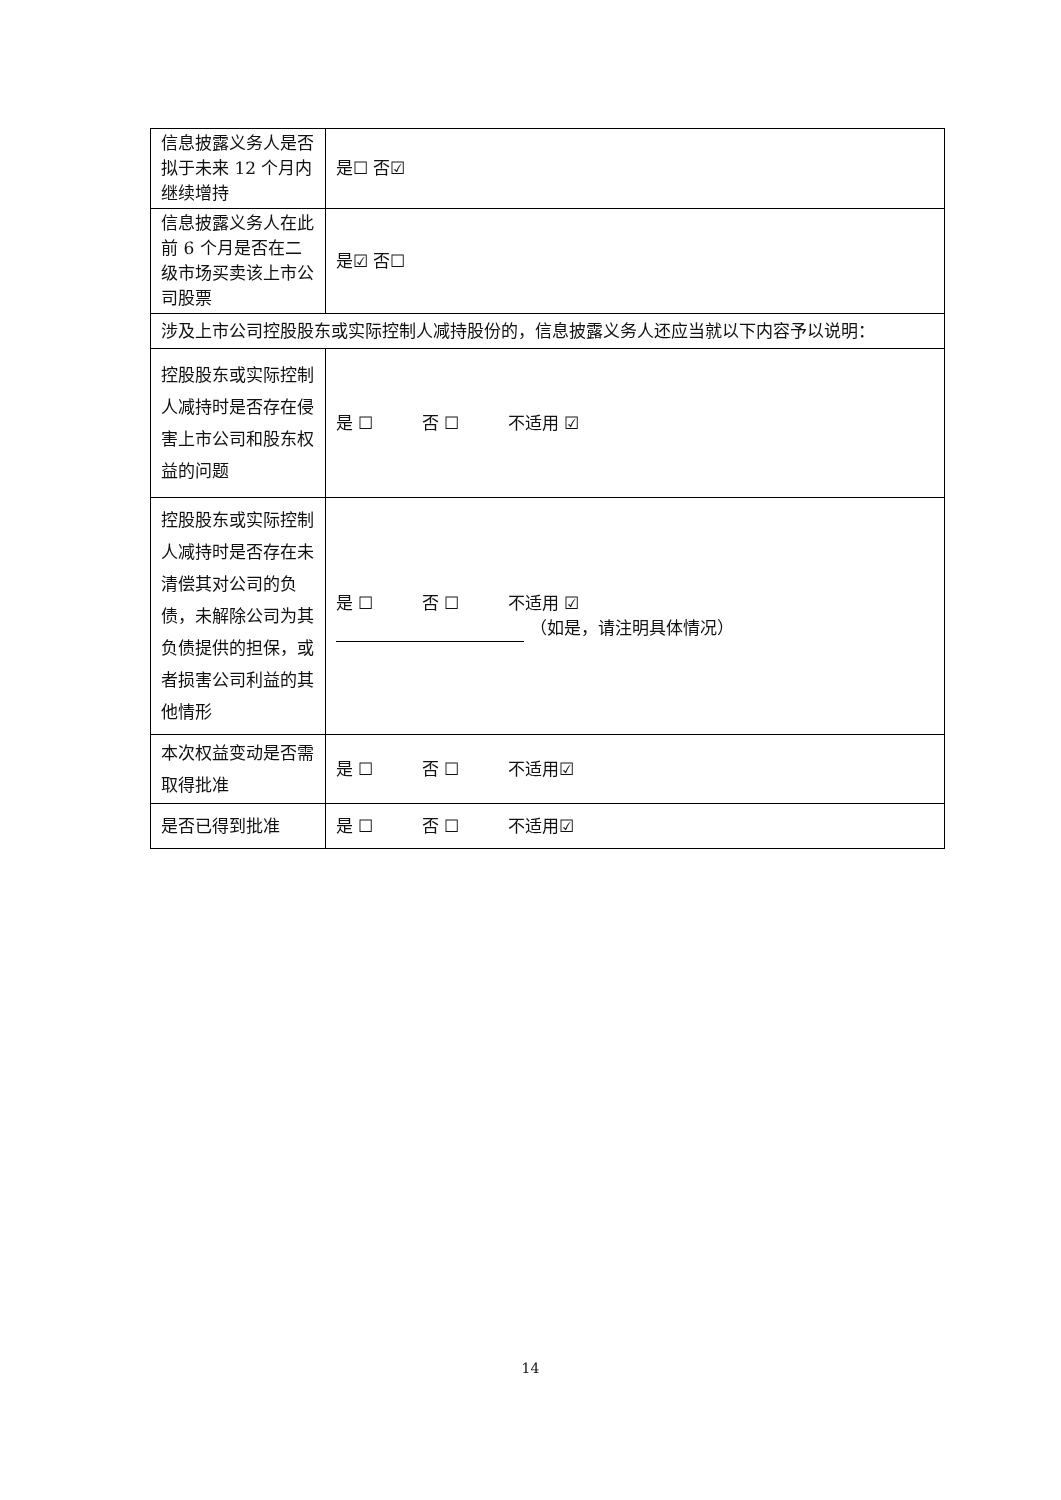| 信息披露义务人是否拟于未来 12 个月内继续增持 | 是☐ 否☑ | |
| 信息披露义务人在此前 6 个月是否在二级市场买卖该上市公司股票 | 是☑ 否☐ | |
| 涉及上市公司控股股东或实际控制人减持股份的，信息披露义务人还应当就以下内容予以说明： | | |
| 控股股东或实际控制人减持时是否存在侵害上市公司和股东权益的问题 | | 是 ☐ 否 ☐ 不适用 ☑ |
| 控股股东或实际控制人减持时是否存在未清偿其对公司的负债，未解除公司为其负债提供的担保，或者损害公司利益的其他情形 | | 是 ☐ 否 ☐ 不适用 ☑ （如是，请注明具体情况） |
| 本次权益变动是否需取得批准 | | 是 ☐ 否 ☐ 不适用☑ |
| 是否已得到批准 | | 是 ☐ 否 ☐ 不适用☑ |
14